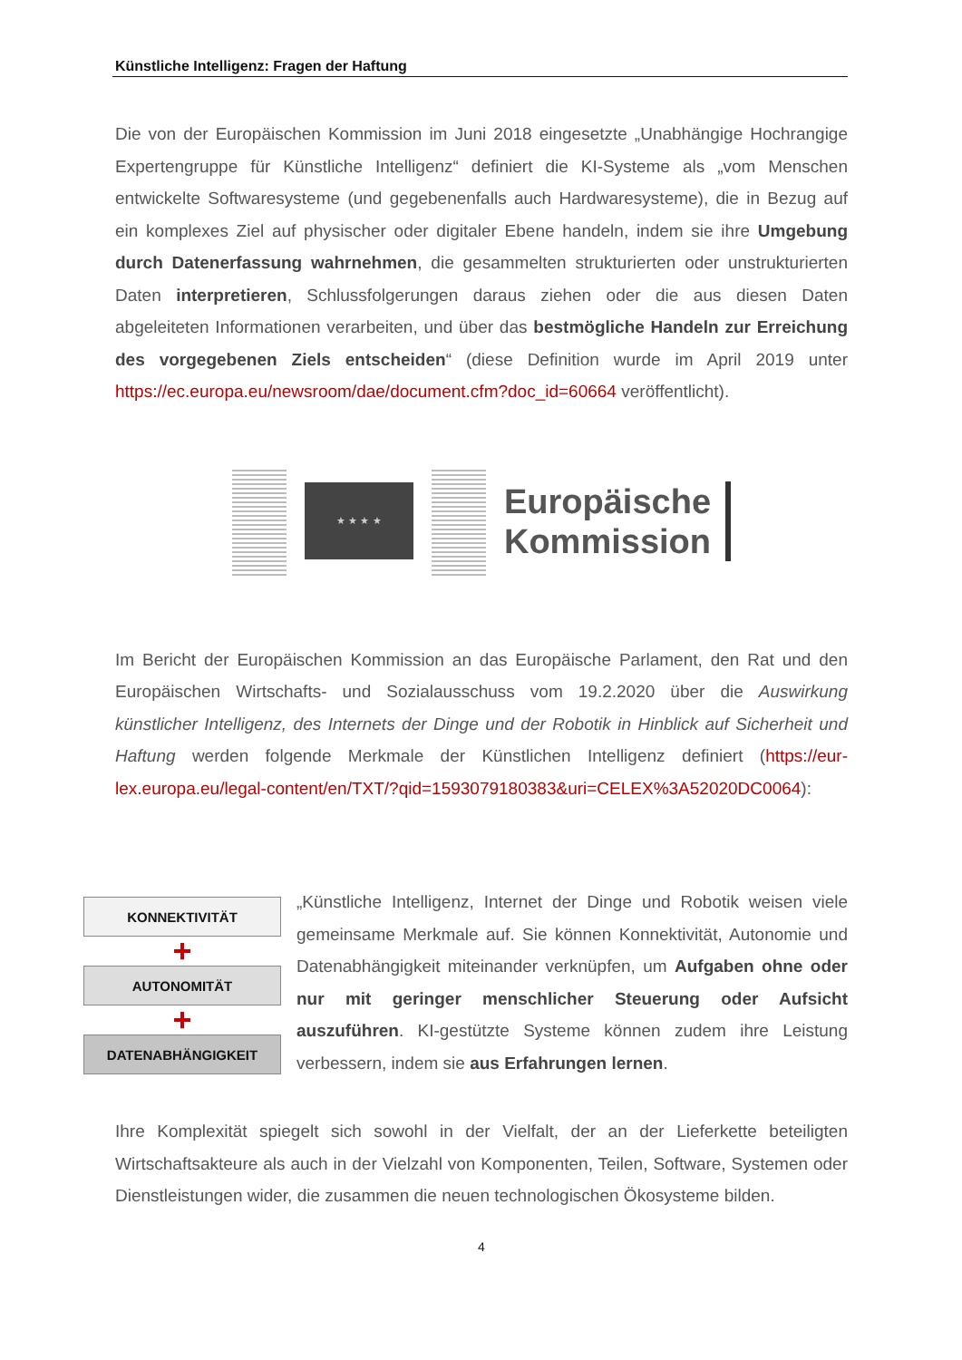Künstliche Intelligenz: Fragen der Haftung
Die von der Europäischen Kommission im Juni 2018 eingesetzte „Unabhängige Hochrangige Expertengruppe für Künstliche Intelligenz“ definiert die KI-Systeme als „vom Menschen entwickelte Softwaresysteme (und gegebenenfalls auch Hardwaresysteme), die in Bezug auf ein komplexes Ziel auf physischer oder digitaler Ebene handeln, indem sie ihre Umgebung durch Datenerfassung wahrnehmen, die gesammelten strukturierten oder unstrukturierten Daten interpretieren, Schlussfolgerungen daraus ziehen oder die aus diesen Daten abgeleiteten Informationen verarbeiten, und über das bestmögliche Handeln zur Erreichung des vorgegebenen Ziels entscheiden“ (diese Definition wurde im April 2019 unter https://ec.europa.eu/newsroom/dae/document.cfm?doc_id=60664 veröffentlicht).
★ ★ ★ ★
Europäische
Kommission
Im Bericht der Europäischen Kommission an das Europäische Parlament, den Rat und den Europäischen Wirtschafts- und Sozialausschuss vom 19.2.2020 über die Auswirkung künstlicher Intelligenz, des Internets der Dinge und der Robotik in Hinblick auf Sicherheit und Haftung werden folgende Merkmale der Künstlichen Intelligenz definiert (https://eur-lex.europa.eu/legal-content/en/TXT/?qid=1593079180383&uri=CELEX%3A52020DC0064):
KONNEKTIVITÄT
+
AUTONOMITÄT
+
DATENABHÄNGIGKEIT
„Künstliche Intelligenz, Internet der Dinge und Robotik weisen viele gemeinsame Merkmale auf. Sie können Konnektivität, Autonomie und Datenabhängigkeit miteinander verknüpfen, um Aufgaben ohne oder nur mit geringer menschlicher Steuerung oder Aufsicht auszuführen. KI-gestützte Systeme können zudem ihre Leistung verbessern, indem sie aus Erfahrungen lernen.
Ihre Komplexität spiegelt sich sowohl in der Vielfalt, der an der Lieferkette beteiligten Wirtschaftsakteure als auch in der Vielzahl von Komponenten, Teilen, Software, Systemen oder Dienstleistungen wider, die zusammen die neuen technologischen Ökosysteme bilden.
4